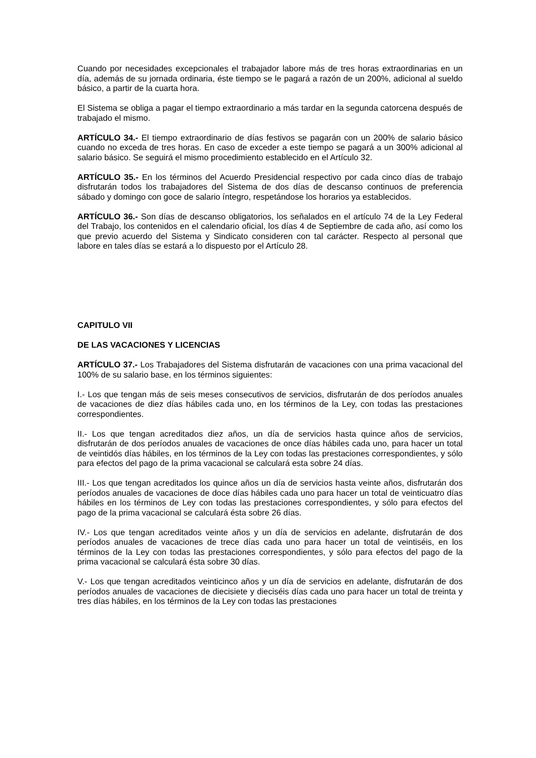Cuando por necesidades excepcionales el trabajador labore más de tres horas extraordinarias en un día, además de su jornada ordinaria, éste tiempo se le pagará a razón de un 200%, adicional al sueldo básico, a partir de la cuarta hora.
El Sistema se obliga a pagar el tiempo extraordinario a más tardar en la segunda catorcena después de trabajado el mismo.
ARTÍCULO 34.- El tiempo extraordinario de días festivos se pagarán con un 200% de salario básico cuando no exceda de tres horas. En caso de exceder a este tiempo se pagará a un 300% adicional al salario básico. Se seguirá el mismo procedimiento establecido en el Artículo 32.
ARTÍCULO 35.- En los términos del Acuerdo Presidencial respectivo por cada cinco días de trabajo disfrutarán todos los trabajadores del Sistema de dos días de descanso continuos de preferencia sábado y domingo con goce de salario íntegro, respetándose los horarios ya establecidos.
ARTÍCULO 36.- Son días de descanso obligatorios, los señalados en el artículo 74 de la Ley Federal del Trabajo, los contenidos en el calendario oficial, los días 4 de Septiembre de cada año, así como los que previo acuerdo del Sistema y Sindicato consideren con tal carácter. Respecto al personal que labore en tales días se estará a lo dispuesto por el Artículo 28.
CAPITULO VII
DE LAS VACACIONES Y LICENCIAS
ARTÍCULO 37.- Los Trabajadores del Sistema disfrutarán de vacaciones con una prima vacacional del 100% de su salario base, en los términos siguientes:
I.- Los que tengan más de seis meses consecutivos de servicios, disfrutarán de dos períodos anuales de vacaciones de diez días hábiles cada uno, en los términos de la Ley, con todas las prestaciones correspondientes.
II.- Los que tengan acreditados diez años, un día de servicios hasta quince años de servicios, disfrutarán de dos períodos anuales de vacaciones de once días hábiles cada uno, para hacer un total de veintidós días hábiles, en los términos de la Ley con todas las prestaciones correspondientes, y sólo para efectos del pago de la prima vacacional se calculará esta sobre 24 días.
III.- Los que tengan acreditados los quince años un día de servicios hasta veinte años, disfrutarán dos períodos anuales de vacaciones de doce días hábiles cada uno para hacer un total de veinticuatro días hábiles en los términos de Ley con todas las prestaciones correspondientes, y sólo para efectos del pago de la prima vacacional se calculará ésta sobre 26 días.
IV.- Los que tengan acreditados veinte años y un día de servicios en adelante, disfrutarán de dos períodos anuales de vacaciones de trece días cada uno para hacer un total de veintiséis, en los términos de la Ley con todas las prestaciones correspondientes, y sólo para efectos del pago de la prima vacacional se calculará ésta sobre 30 días.
V.- Los que tengan acreditados veinticinco años y un día de servicios en adelante, disfrutarán de dos períodos anuales de vacaciones de diecisiete y dieciséis días cada uno para hacer un total de treinta y tres días hábiles, en los términos de la Ley con todas las prestaciones